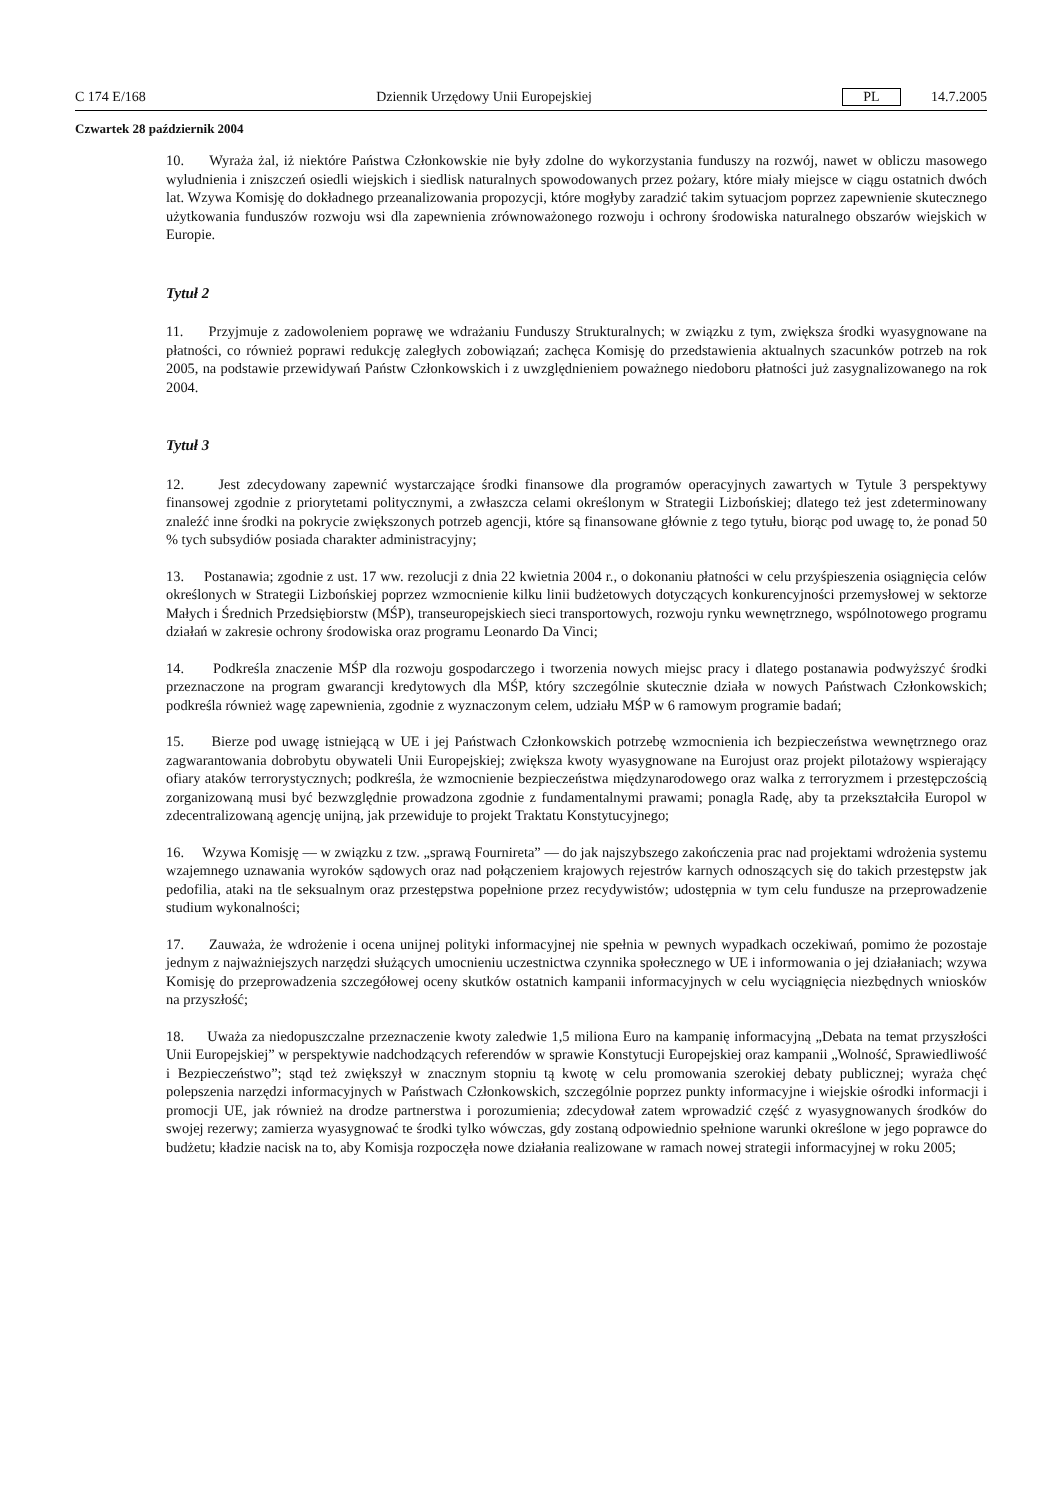C 174 E/168 Dziennik Urzędowy Unii Europejskiej PL 14.7.2005
Czwartek 28 październik 2004
10. Wyraża żal, iż niektóre Państwa Członkowskie nie były zdolne do wykorzystania funduszy na rozwój, nawet w obliczu masowego wyludnienia i zniszczeń osiedli wiejskich i siedlisk naturalnych spowodowanych przez pożary, które miały miejsce w ciągu ostatnich dwóch lat. Wzywa Komisję do dokładnego przeanalizowania propozycji, które mogłyby zaradzić takim sytuacjom poprzez zapewnienie skutecznego użytkowania funduszów rozwoju wsi dla zapewnienia zrównoważonego rozwoju i ochrony środowiska naturalnego obszarów wiejskich w Europie.
Tytuł 2
11. Przyjmuje z zadowoleniem poprawę we wdrażaniu Funduszy Strukturalnych; w związku z tym, zwiększa środki wyasygnowane na płatności, co również poprawi redukcję zaległych zobowiązań; zachęca Komisję do przedstawienia aktualnych szacunków potrzeb na rok 2005, na podstawie przewidywań Państw Członkowskich i z uwzględnieniem poważnego niedoboru płatności już zasygnalizowanego na rok 2004.
Tytuł 3
12. Jest zdecydowany zapewnić wystarczające środki finansowe dla programów operacyjnych zawartych w Tytule 3 perspektywy finansowej zgodnie z priorytetami politycznymi, a zwłaszcza celami określonym w Strategii Lizbońskiej; dlatego też jest zdeterminowany znaleźć inne środki na pokrycie zwiększonych potrzeb agencji, które są finansowane głównie z tego tytułu, biorąc pod uwagę to, że ponad 50 % tych subsydiów posiada charakter administracyjny;
13. Postanawia; zgodnie z ust. 17 ww. rezolucji z dnia 22 kwietnia 2004 r., o dokonaniu płatności w celu przyśpieszenia osiągnięcia celów określonych w Strategii Lizbońskiej poprzez wzmocnienie kilku linii budżetowych dotyczących konkurencyjności przemysłowej w sektorze Małych i Średnich Przedsiębiorstw (MŚP), transeuropejskiech sieci transportowych, rozwoju rynku wewnętrznego, wspólnotowego programu działań w zakresie ochrony środowiska oraz programu Leonardo Da Vinci;
14. Podkreśla znaczenie MŚP dla rozwoju gospodarczego i tworzenia nowych miejsc pracy i dlatego postanawia podwyższyć środki przeznaczone na program gwarancji kredytowych dla MŚP, który szczególnie skutecznie działa w nowych Państwach Członkowskich; podkreśla również wagę zapewnienia, zgodnie z wyznaczonym celem, udziału MŚP w 6 ramowym programie badań;
15. Bierze pod uwagę istniejącą w UE i jej Państwach Członkowskich potrzebę wzmocnienia ich bezpieczeństwa wewnętrznego oraz zagwarantowania dobrobytu obywateli Unii Europejskiej; zwiększa kwoty wyasygnowane na Eurojust oraz projekt pilotażowy wspierający ofiary ataków terrorystycznych; podkreśla, że wzmocnienie bezpieczeństwa międzynarodowego oraz walka z terroryzmem i przestępczością zorganizowaną musi być bezwzględnie prowadzona zgodnie z fundamentalnymi prawami; ponagla Radę, aby ta przekształciła Europol w zdecentralizowaną agencję unijną, jak przewiduje to projekt Traktatu Konstytucyjnego;
16. Wzywa Komisję — w związku z tzw. „sprawą Fournireta” — do jak najszybszego zakończenia prac nad projektami wdrożenia systemu wzajemnego uznawania wyroków sądowych oraz nad połączeniem krajowych rejestrów karnych odnoszących się do takich przestępstw jak pedofilia, ataki na tle seksualnym oraz przestępstwa popełnione przez recydywistów; udostępnia w tym celu fundusze na przeprowadzenie studium wykonalności;
17. Zauważa, że wdrożenie i ocena unijnej polityki informacyjnej nie spełnia w pewnych wypadkach oczekiwań, pomimo że pozostaje jednym z najważniejszych narzędzi służących umocnieniu uczestnictwa czynnika społecznego w UE i informowania o jej działaniach; wzywa Komisję do przeprowadzenia szczegółowej oceny skutków ostatnich kampanii informacyjnych w celu wyciągnięcia niezbędnych wniosków na przyszłość;
18. Uważa za niedopuszczalne przeznaczenie kwoty zaledwie 1,5 miliona Euro na kampanię informacyjną „Debata na temat przyszłości Unii Europejskiej” w perspektywie nadchodzących referendów w sprawie Konstytucji Europejskiej oraz kampanii „Wolność, Sprawiedliwość i Bezpieczeństwo”; stąd też zwiększył w znacznym stopniu tą kwotę w celu promowania szerokiej debaty publicznej; wyraża chęć polepszenia narzędzi informacyjnych w Państwach Członkowskich, szczególnie poprzez punkty informacyjne i wiejskie ośrodki informacji i promocji UE, jak również na drodze partnerstwa i porozumienia; zdecydował zatem wprowadzić część z wyasygnowanych środków do swojej rezerwy; zamierza wyasygnować te środki tylko wówczas, gdy zostaną odpowiednio spełnione warunki określone w jego poprawce do budżetu; kładzie nacisk na to, aby Komisja rozpoczęła nowe działania realizowane w ramach nowej strategii informacyjnej w roku 2005;